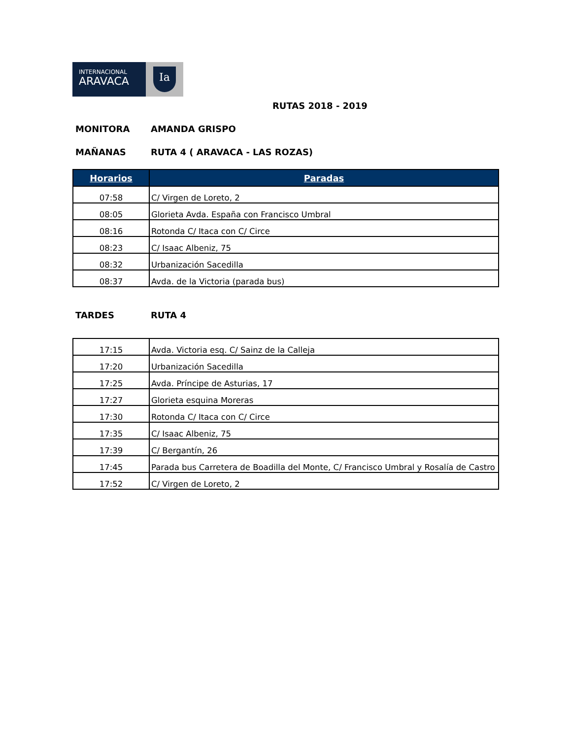INTERNACIONAL
ARAVACA
Ia
RUTAS 2018 - 2019
MONITORA AMANDA GRISPO
MAÑANAS RUTA 4 ( ARAVACA - LAS ROZAS)
| Horarios | Paradas |
| --- | --- |
| 07:58 | C/ Virgen de Loreto, 2 |
| 08:05 | Glorieta Avda. España con Francisco Umbral |
| 08:16 | Rotonda C/ Itaca con C/ Circe |
| 08:23 | C/ Isaac Albeniz, 75 |
| 08:32 | Urbanización Sacedilla |
| 08:37 | Avda. de la Victoria (parada bus) |
TARDES RUTA 4
| 17:15 | Avda. Victoria esq. C/ Sainz de la Calleja |
| 17:20 | Urbanización Sacedilla |
| 17:25 | Avda. Príncipe de Asturias, 17 |
| 17:27 | Glorieta esquina Moreras |
| 17:30 | Rotonda C/ Itaca con C/ Circe |
| 17:35 | C/ Isaac Albeniz, 75 |
| 17:39 | C/ Bergantín, 26 |
| 17:45 | Parada bus Carretera de Boadilla del Monte, C/ Francisco Umbral y Rosalía de Castro |
| 17:52 | C/ Virgen de Loreto, 2 |